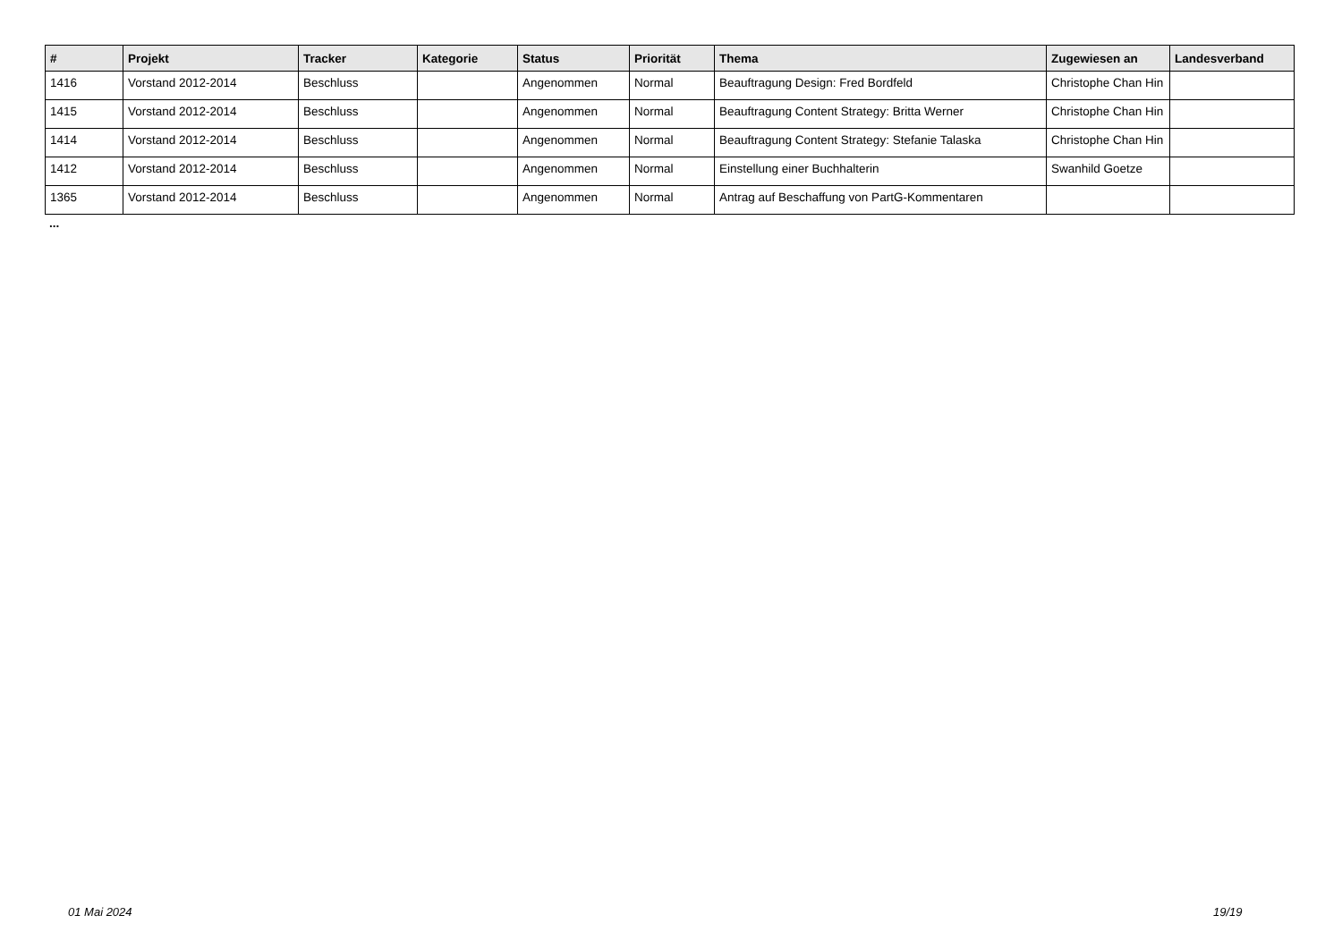| # | Projekt | Tracker | Kategorie | Status | Priorität | Thema | Zugewiesen an | Landesverband |
| --- | --- | --- | --- | --- | --- | --- | --- | --- |
| 1416 | Vorstand 2012-2014 | Beschluss | | Angenommen | Normal | Beauftragung Design: Fred Bordfeld | Christophe Chan Hin | |
| 1415 | Vorstand 2012-2014 | Beschluss | | Angenommen | Normal | Beauftragung Content Strategy: Britta Werner | Christophe Chan Hin | |
| 1414 | Vorstand 2012-2014 | Beschluss | | Angenommen | Normal | Beauftragung Content Strategy: Stefanie Talaska | Christophe Chan Hin | |
| 1412 | Vorstand 2012-2014 | Beschluss | | Angenommen | Normal | Einstellung einer Buchhalterin | Swanhild Goetze | |
| 1365 | Vorstand 2012-2014 | Beschluss | | Angenommen | Normal | Antrag auf Beschaffung von PartG-Kommentaren | | |
...
01 Mai 2024 19/19